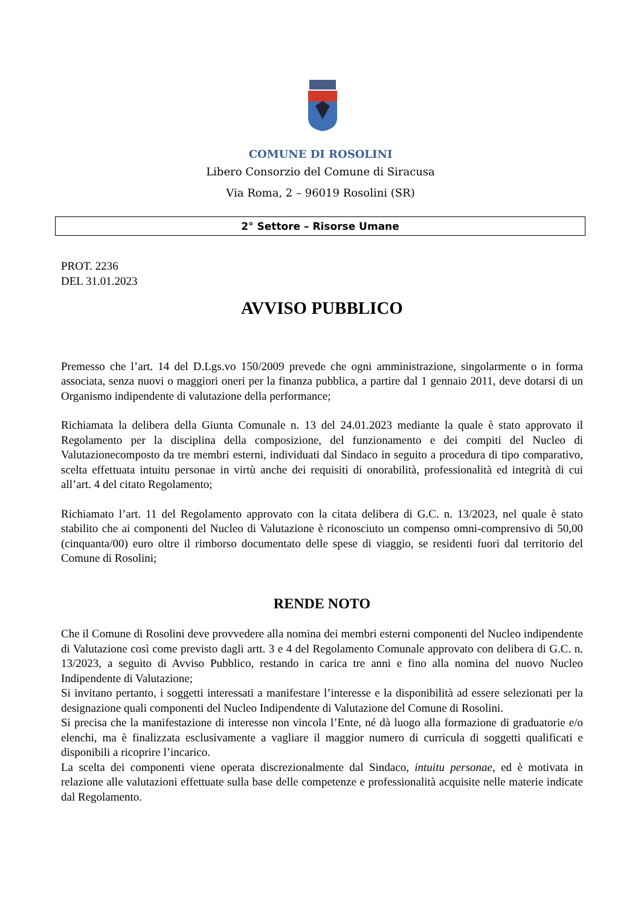COMUNE DI ROSOLINI
Libero Consorzio del Comune di Siracusa
Via Roma, 2 – 96019 Rosolini (SR)
2° Settore – Risorse Umane
PROT. 2236
DEL 31.01.2023
AVVISO PUBBLICO
Premesso che l’art. 14 del D.Lgs.vo 150/2009 prevede che ogni amministrazione, singolarmente o in forma associata, senza nuovi o maggiori oneri per la finanza pubblica, a partire dal 1 gennaio 2011, deve dotarsi di un Organismo indipendente di valutazione della performance;
Richiamata la delibera della Giunta Comunale n. 13 del 24.01.2023 mediante la quale è stato approvato il Regolamento per la disciplina della composizione, del funzionamento e dei compiti del Nucleo di Valutazionecomposto da tre membri esterni, individuati dal Sindaco in seguito a procedura di tipo comparativo, scelta effettuata intuitu personae in virtù anche dei requisiti di onorabilità, professionalità ed integrità di cui all’art. 4 del citato Regolamento;
Richiamato l’art. 11 del Regolamento approvato con la citata delibera di G.C. n. 13/2023, nel quale è stato stabilito che ai componenti del Nucleo di Valutazione è riconosciuto un compenso omni-comprensivo di 50,00 (cinquanta/00) euro oltre il rimborso documentato delle spese di viaggio, se residenti fuori dal territorio del Comune di Rosolini;
RENDE NOTO
Che il Comune di Rosolini deve provvedere alla nomina dei membri esterni componenti del Nucleo indipendente di Valutazione così come previsto dagli artt. 3 e 4 del Regolamento Comunale approvato con delibera di G.C. n. 13/2023, a seguito di Avviso Pubblico, restando in carica tre anni e fino alla nomina del nuovo Nucleo Indipendente di Valutazione;
Si invitano pertanto, i soggetti interessati a manifestare l’interesse e la disponibilità ad essere selezionati per la designazione quali componenti del Nucleo Indipendente di Valutazione del Comune di Rosolini.
Si precisa che la manifestazione di interesse non vincola l’Ente, né dà luogo alla formazione di graduatorie e/o elenchi, ma è finalizzata esclusivamente a vagliare il maggior numero di curricula di soggetti qualificati e disponibili a ricoprire l’incarico.
La scelta dei componenti viene operata discrezionalmente dal Sindaco, intuitu personae, ed è motivata in relazione alle valutazioni effettuate sulla base delle competenze e professionalità acquisite nelle materie indicate dal Regolamento.